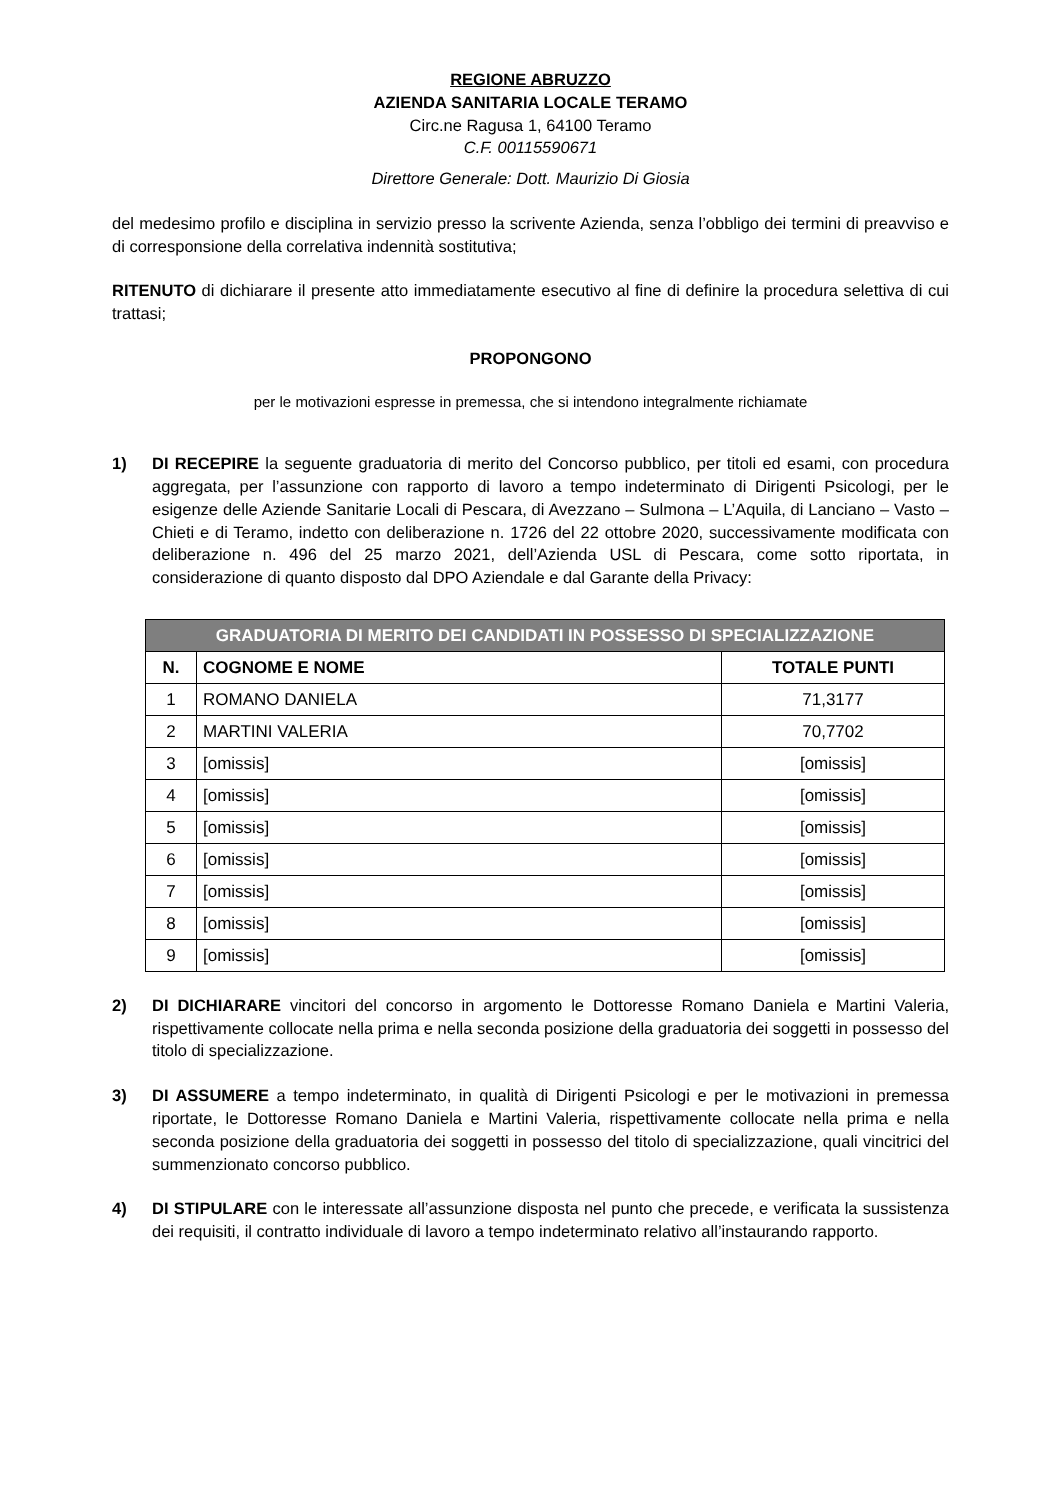REGIONE ABRUZZO
AZIENDA SANITARIA LOCALE TERAMO
Circ.ne Ragusa 1, 64100 Teramo
C.F. 00115590671
Direttore Generale: Dott. Maurizio Di Giosia
del medesimo profilo e disciplina in servizio presso la scrivente Azienda, senza l’obbligo dei termini di preavviso e di corresponsione della correlativa indennità sostitutiva;
RITENUTO di dichiarare il presente atto immediatamente esecutivo al fine di definire la procedura selettiva di cui trattasi;
PROPONGONO
per le motivazioni espresse in premessa, che si intendono integralmente richiamate
1) DI RECEPIRE la seguente graduatoria di merito del Concorso pubblico, per titoli ed esami, con procedura aggregata, per l’assunzione con rapporto di lavoro a tempo indeterminato di Dirigenti Psicologi, per le esigenze delle Aziende Sanitarie Locali di Pescara, di Avezzano – Sulmona – L’Aquila, di Lanciano – Vasto – Chieti e di Teramo, indetto con deliberazione n. 1726 del 22 ottobre 2020, successivamente modificata con deliberazione n. 496 del 25 marzo 2021, dell’Azienda USL di Pescara, come sotto riportata, in considerazione di quanto disposto dal DPO Aziendale e dal Garante della Privacy:
| GRADUATORIA DI MERITO DEI CANDIDATI IN POSSESSO DI SPECIALIZZAZIONE | | |
| --- | --- | --- |
| N. | COGNOME E NOME | TOTALE PUNTI |
| 1 | ROMANO DANIELA | 71,3177 |
| 2 | MARTINI VALERIA | 70,7702 |
| 3 | [omissis] | [omissis] |
| 4 | [omissis] | [omissis] |
| 5 | [omissis] | [omissis] |
| 6 | [omissis] | [omissis] |
| 7 | [omissis] | [omissis] |
| 8 | [omissis] | [omissis] |
| 9 | [omissis] | [omissis] |
2) DI DICHIARARE vincitori del concorso in argomento le Dottoresse Romano Daniela e Martini Valeria, rispettivamente collocate nella prima e nella seconda posizione della graduatoria dei soggetti in possesso del titolo di specializzazione.
3) DI ASSUMERE a tempo indeterminato, in qualità di Dirigenti Psicologi e per le motivazioni in premessa riportate, le Dottoresse Romano Daniela e Martini Valeria, rispettivamente collocate nella prima e nella seconda posizione della graduatoria dei soggetti in possesso del titolo di specializzazione, quali vincitrici del summenzionato concorso pubblico.
4) DI STIPULARE con le interessate all’assunzione disposta nel punto che precede, e verificata la sussistenza dei requisiti, il contratto individuale di lavoro a tempo indeterminato relativo all’instaurando rapporto.